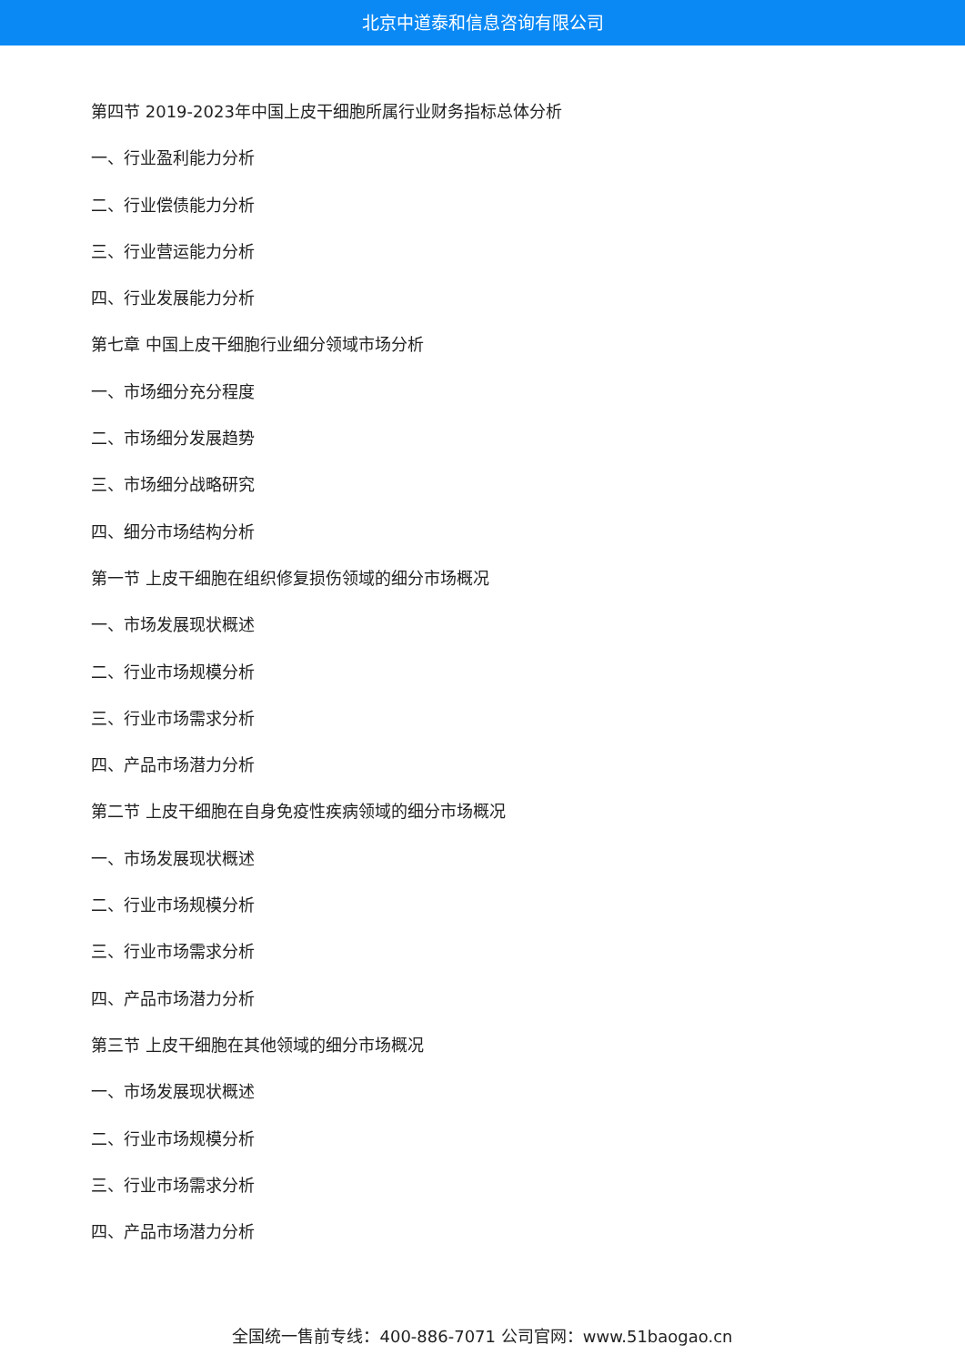北京中道泰和信息咨询有限公司
第四节 2019-2023年中国上皮干细胞所属行业财务指标总体分析
一、行业盈利能力分析
二、行业偿债能力分析
三、行业营运能力分析
四、行业发展能力分析
第七章 中国上皮干细胞行业细分领域市场分析
一、市场细分充分程度
二、市场细分发展趋势
三、市场细分战略研究
四、细分市场结构分析
第一节 上皮干细胞在组织修复损伤领域的细分市场概况
一、市场发展现状概述
二、行业市场规模分析
三、行业市场需求分析
四、产品市场潜力分析
第二节 上皮干细胞在自身免疫性疾病领域的细分市场概况
一、市场发展现状概述
二、行业市场规模分析
三、行业市场需求分析
四、产品市场潜力分析
第三节 上皮干细胞在其他领域的细分市场概况
一、市场发展现状概述
二、行业市场规模分析
三、行业市场需求分析
四、产品市场潜力分析
全国统一售前专线：400-886-7071 公司官网：www.51baogao.cn